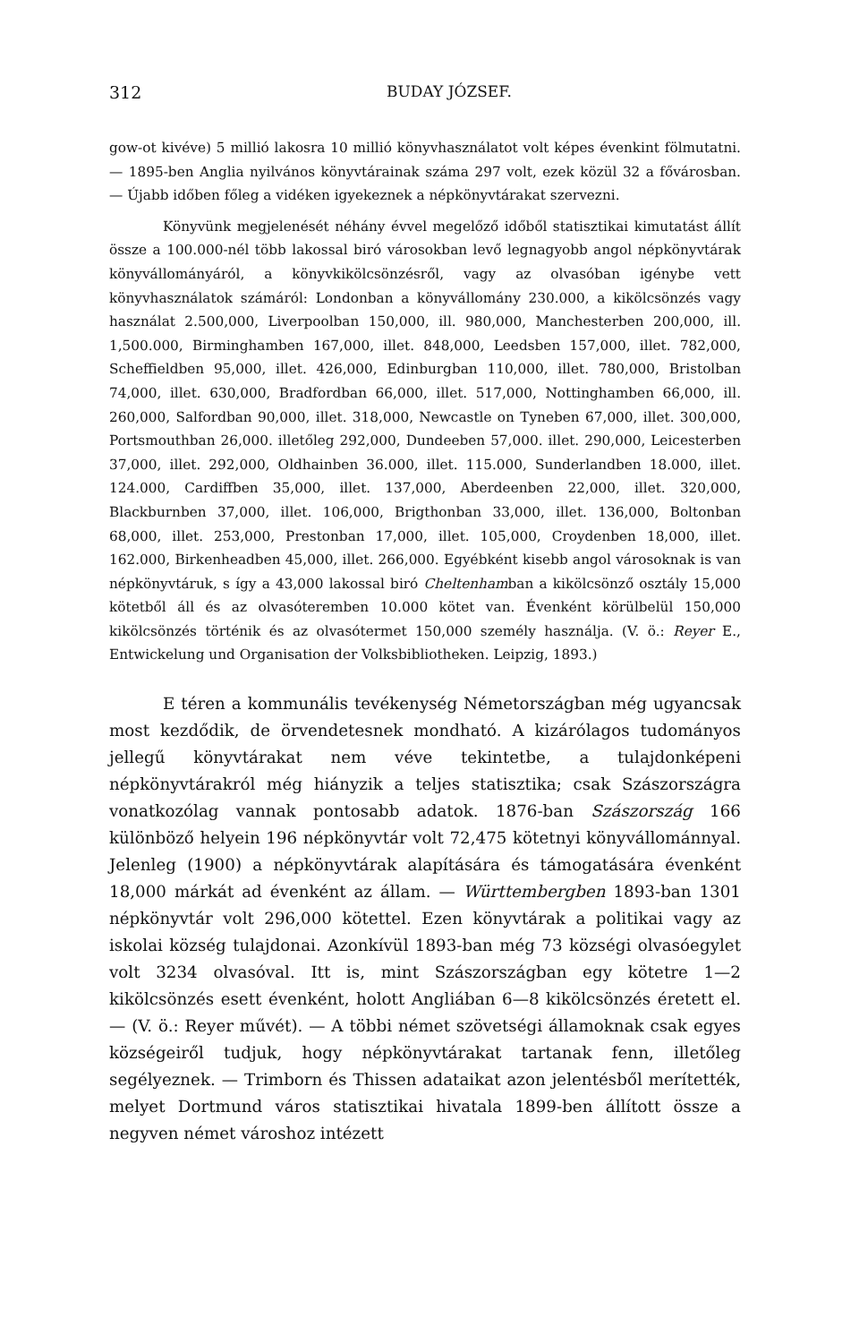312 BUDAY JÓZSEF.
gow-ot kivéve) 5 millió lakosra 10 millió könyvhasználatot volt képes évenkint fölmutatni. — 1895-ben Anglia nyilvános könyvtárainak száma 297 volt, ezek közül 32 a fővárosban. — Újabb időben főleg a vidéken igyekeznek a népkönyvtárakat szervezni.
Könyvünk megjelenését néhány évvel megelőző időből statisztikai kimutatást állít össze a 100.000-nél több lakossal biró városokban levő legnagyobb angol népkönyvtárak könyvállományáról, a könyvkikölcsönzésről, vagy az olvasóban igénybe vett könyvhasználatok számáról: Londonban a könyvállomány 230.000, a kikölcsönzés vagy használat 2.500,000, Liverpoolban 150,000, ill. 980,000, Manchesterben 200,000, ill. 1,500.000, Birminghamben 167,000, illet. 848,000, Leedsben 157,000, illet. 782,000, Scheffieldben 95,000, illet. 426,000, Edinburgban 110,000, illet. 780,000, Bristolban 74,000, illet. 630,000, Bradfordban 66,000, illet. 517,000, Nottinghamben 66,000, ill. 260,000, Salfordban 90,000, illet. 318,000, Newcastle on Tyneben 67,000, illet. 300,000, Portsmouthban 26,000. illetőleg 292,000, Dundeeben 57,000. illet. 290,000, Leicesterben 37,000, illet. 292,000, Oldhainben 36.000, illet. 115.000, Sunderlandben 18.000, illet. 124.000, Cardiffben 35,000, illet. 137,000, Aberdeenben 22,000, illet. 320,000, Blackburnben 37,000, illet. 106,000, Brigthonban 33,000, illet. 136,000, Boltonban 68,000, illet. 253,000, Prestonban 17,000, illet. 105,000, Croydenben 18,000, illet. 162.000, Birkenheadben 45,000, illet. 266,000. Egyébként kisebb angol városoknak is van népkönyvtáruk, s így a 43,000 lakossal biró Cheltenhamban a kikölcsönző osztály 15,000 kötetből áll és az olvasóteremben 10.000 kötet van. Évenként körülbelül 150,000 kikölcsönzés történik és az olvasótermet 150,000 személy használja. (V. ö.: Reyer E., Entwickelung und Organisation der Volksbibliotheken. Leipzig, 1893.)
E téren a kommunális tevékenység Németországban még ugyancsak most kezdődik, de örvendetesnek mondható. A kizárólagos tudományos jellegű könyvtárakat nem véve tekintetbe, a tulajdonképeni népkönyvtárakról még hiányzik a teljes statisztika; csak Szászországra vonatkozólag vannak pontosabb adatok. 1876-ban Szászország 166 különböző helyein 196 népkönyvtár volt 72,475 kötetnyi könyvállománnyal. Jelenleg (1900) a népkönyvtárak alapítására és támogatására évenként 18,000 márkát ad évenként az állam. — Württembergben 1893-ban 1301 népkönyvtár volt 296,000 kötettel. Ezen könyvtárak a politikai vagy az iskolai község tulajdonai. Azonkívül 1893-ban még 73 községi olvasóegylet volt 3234 olvasóval. Itt is, mint Szászországban egy kötetre 1—2 kikölcsönzés esett évenként, holott Angliában 6—8 kikölcsönzés éretett el. — (V. ö.: Reyer művét). — A többi német szövetségi államoknak csak egyes községeiről tudjuk, hogy népkönyvtárakat tartanak fenn, illetőleg segélyeznek. — Trimborn és Thissen adataikat azon jelentésből merítették, melyet Dortmund város statisztikai hivatala 1899-ben állított össze a negyven német városhoz intézett